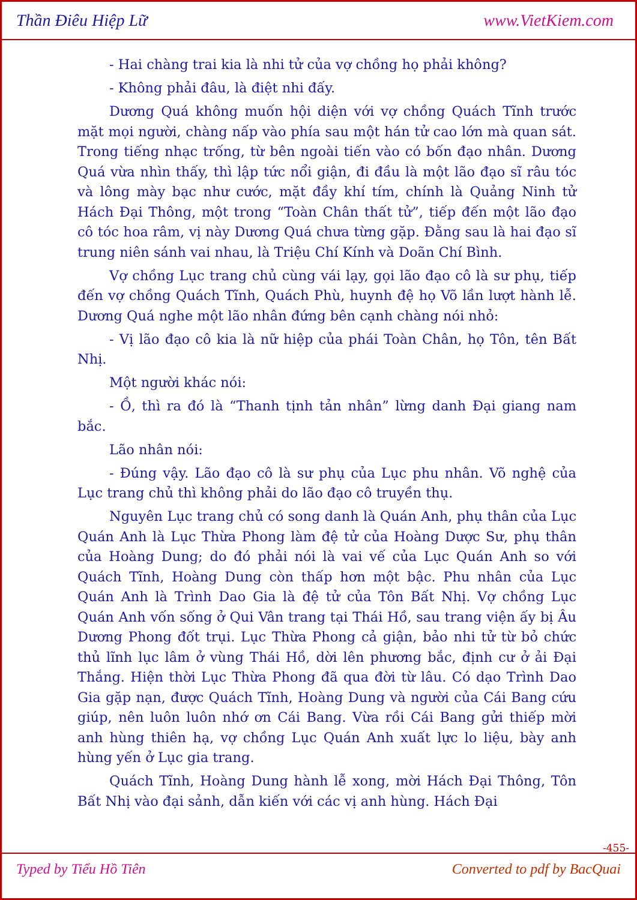Thần Điêu Hiệp Lữ www.VietKiem.com
- Hai chàng trai kia là nhi tử của vợ chồng họ phải không?
- Không phải đâu, là điệt nhi đấy.
Dương Quá không muốn hội diện với vợ chồng Quách Tĩnh trước mặt mọi người, chàng nấp vào phía sau một hán tử cao lớn mà quan sát. Trong tiếng nhạc trống, từ bên ngoài tiến vào có bốn đạo nhân. Dương Quá vừa nhìn thấy, thì lập tức nổi giận, đi đầu là một lão đạo sĩ râu tóc và lông mày bạc như cước, mặt đầy khí tím, chính là Quảng Ninh tử Hách Đại Thông, một trong “Toàn Chân thất tử”, tiếp đến một lão đạo cô tóc hoa râm, vị này Dương Quá chưa từng gặp. Đằng sau là hai đạo sĩ trung niên sánh vai nhau, là Triệu Chí Kính và Doãn Chí Bình.
Vợ chồng Lục trang chủ cùng vái lạy, gọi lão đạo cô là sư phụ, tiếp đến vợ chồng Quách Tĩnh, Quách Phù, huynh đệ họ Võ lần lượt hành lễ. Dương Quá nghe một lão nhân đứng bên cạnh chàng nói nhỏ:
- Vị lão đạo cô kia là nữ hiệp của phái Toàn Chân, họ Tôn, tên Bất Nhị.
Một người khác nói:
- Ồ, thì ra đó là “Thanh tịnh tản nhân” lừng danh Đại giang nam bắc.
Lão nhân nói:
- Đúng vậy. Lão đạo cô là sư phụ của Lục phu nhân. Võ nghệ của Lục trang chủ thì không phải do lão đạo cô truyền thụ.
Nguyên Lục trang chủ có song danh là Quán Anh, phụ thân của Lục Quán Anh là Lục Thừa Phong làm đệ tử của Hoàng Dược Sư, phụ thân của Hoàng Dung; do đó phải nói là vai vế của Lục Quán Anh so với Quách Tĩnh, Hoàng Dung còn thấp hơn một bậc. Phu nhân của Lục Quán Anh là Trình Dao Gia là đệ tử của Tôn Bất Nhị. Vợ chồng Lục Quán Anh vốn sống ở Qui Vân trang tại Thái Hồ, sau trang viện ấy bị Âu Dương Phong đốt trụi. Lục Thừa Phong cả giận, bảo nhi tử từ bỏ chức thủ lĩnh lục lâm ở vùng Thái Hồ, dời lên phương bắc, định cư ở ải Đại Thắng. Hiện thời Lục Thừa Phong đã qua đời từ lâu. Có dạo Trình Dao Gia gặp nạn, được Quách Tĩnh, Hoàng Dung và người của Cái Bang cứu giúp, nên luôn luôn nhớ ơn Cái Bang. Vừa rồi Cái Bang gửi thiếp mời anh hùng thiên hạ, vợ chồng Lục Quán Anh xuất lực lo liệu, bày anh hùng yến ở Lục gia trang.
Quách Tĩnh, Hoàng Dung hành lễ xong, mời Hách Đại Thông, Tôn Bất Nhị vào đại sảnh, dẫn kiến với các vị anh hùng. Hách Đại
-455-
Typed by Tiểu Hồ Tiên Converted to pdf by BacQuai